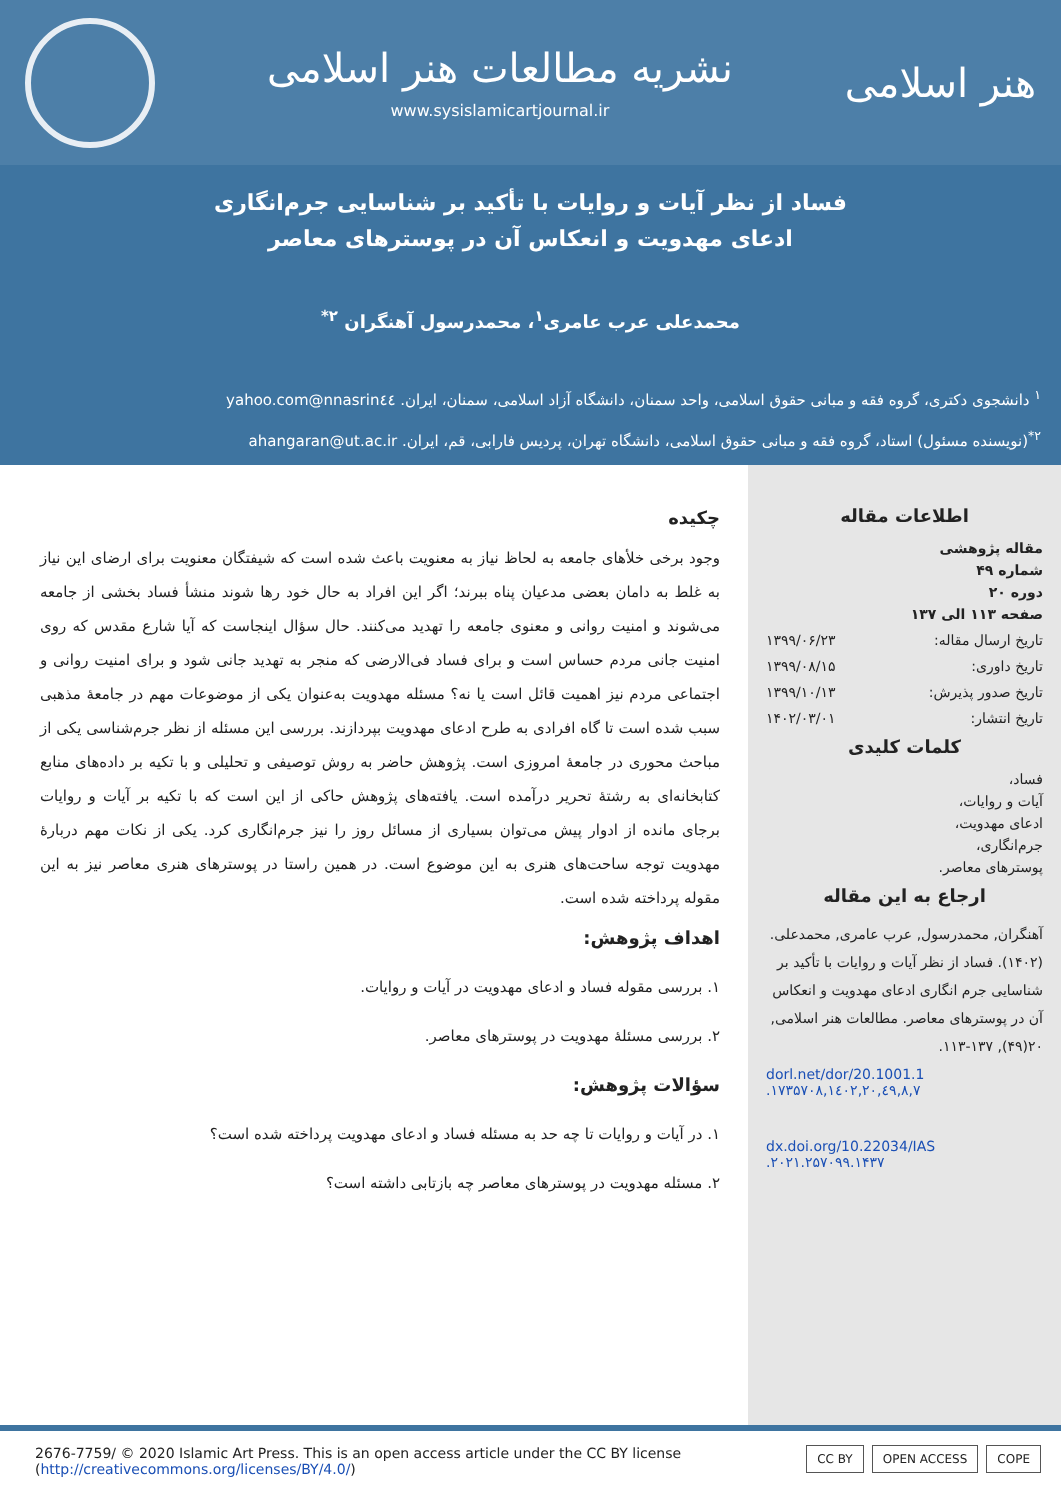نشریه مطالعات هنر اسلامی
www.sysislamicartjournal.ir
هنر اسلامی
فساد از نظر آیات و روایات با تأکید بر شناسایی جرم‌انگاری
ادعای مهدویت و انعکاس آن در پوسترهای معاصر
محمدعلی عرب عامری<sup>۱</sup>، محمدرسول آهنگران <sup>۲*</sup>
<sup>۱</sup> دانشجوی دکتری، گروه فقه و مبانی حقوق اسلامی، واحد سمنان، دانشگاه آزاد اسلامی، سمنان، ایران. nnasrin٤٤@yahoo.com
<sup>۲*</sup>(نویسنده مسئول) استاد، گروه فقه و مبانی حقوق اسلامی، دانشگاه تهران، پردیس فارابی، قم، ایران. ahangaran@ut.ac.ir
اطلاعات مقاله
مقاله پژوهشی
شماره ۴۹
دوره ۲۰
صفحه ۱۱۳ الی ۱۳۷
تاریخ ارسال مقاله: ۱۳۹۹/۰۶/۲۳
تاریخ داوری: ۱۳۹۹/۰۸/۱۵
تاریخ صدور پذیرش: ۱۳۹۹/۱۰/۱۳
تاریخ انتشار: ۱۴۰۲/۰۳/۰۱
کلمات کلیدی
فساد،
آیات و روایات،
ادعای مهدویت،
جرم‌انگاری،
پوسترهای معاصر.
ارجاع به این مقاله
آهنگران, محمدرسول, عرب عامری, محمدعلی. (۱۴۰۲). فساد از نظر آیات و روایات با تأکید بر شناسایی جرم انگاری ادعای مهدویت و انعکاس آن در پوسترهای معاصر. مطالعات هنر اسلامی, ۲۰(۴۹), ۱۳۷-۱۱۳.
dorl.net/dor/20.1001.1 .۱۷۳۵۷۰۸,۱٤۰۲,۲۰,٤۹,۸,۷
dx.doi.org/10.22034/IAS .۲۰۲۱.۲۵۷۰۹۹.۱۴۳۷
چکیده
وجود برخی خلأهای جامعه به لحاظ نیاز به معنویت باعث شده است که شیفتگان معنویت برای ارضای این نیاز به غلط به دامان بعضی مدعیان پناه ببرند؛ اگر این افراد به حال خود رها شوند منشأ فساد بخشی از جامعه می‌شوند و امنیت روانی و معنوی جامعه را تهدید می‌کنند. حال سؤال اینجاست که آیا شارع مقدس که روی امنیت جانی مردم حساس است و برای فساد فی‌الارضی که منجر به تهدید جانی شود و برای امنیت روانی و اجتماعی مردم نیز اهمیت قائل است یا نه؟ مسئله مهدویت به‌عنوان یکی از موضوعات مهم در جامعهٔ مذهبی سبب شده است تا گاه افرادی به طرح ادعای مهدویت بپردازند. بررسی این مسئله از نظر جرم‌شناسی یکی از مباحث محوری در جامعهٔ امروزی است. پژوهش حاضر به روش توصیفی و تحلیلی و با تکیه بر داده‌های منابع کتابخانه‌ای به رشتهٔ تحریر درآمده است. یافته‌های پژوهش حاکی از این است که با تکیه بر آیات و روایات برجای مانده از ادوار پیش می‌توان بسیاری از مسائل روز را نیز جرم‌انگاری کرد. یکی از نکات مهم دربارهٔ مهدویت توجه ساحت‌های هنری به این موضوع است. در همین راستا در پوسترهای هنری معاصر نیز به این مقوله پرداخته شده است.
اهداف پژوهش:
۱. بررسی مقوله فساد و ادعای مهدویت در آیات و روایات.
۲. بررسی مسئلهٔ مهدویت در پوسترهای معاصر.
سؤالات پژوهش:
۱. در آیات و روایات تا چه حد به مسئله فساد و ادعای مهدویت پرداخته شده است؟
۲. مسئله مهدویت در پوسترهای معاصر چه بازتابی داشته است؟
2676-7759/ © 2020 Islamic Art Press. This is an open access article under the CC BY license
(http://creativecommons.org/licenses/BY/4.0/)
CC BY OPEN ACCESS COPE